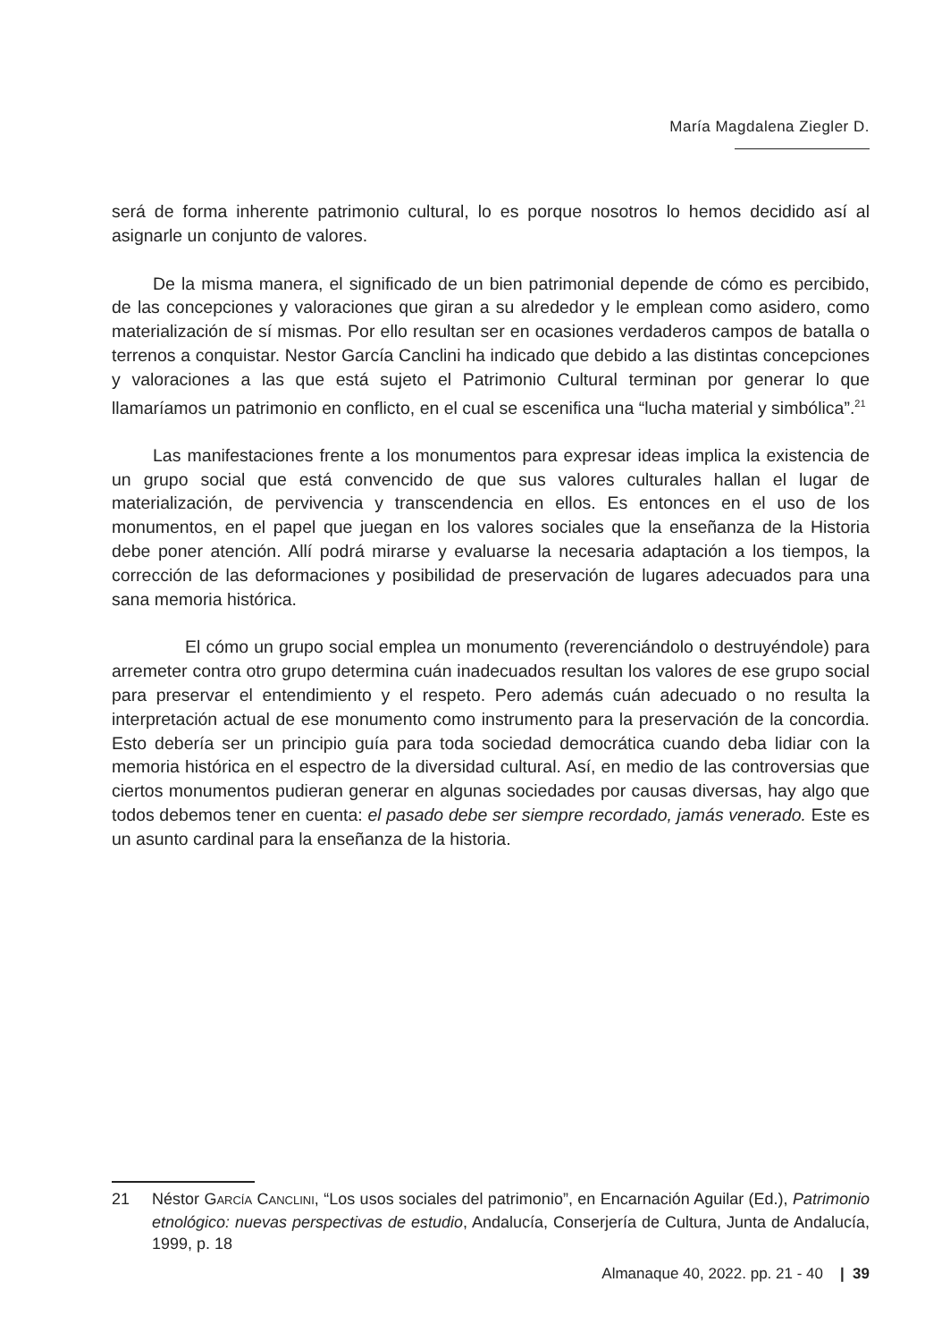María Magdalena Ziegler D.
será de forma inherente patrimonio cultural, lo es porque nosotros lo hemos decidido así al asignarle un conjunto de valores.
De la misma manera, el significado de un bien patrimonial depende de cómo es percibido, de las concepciones y valoraciones que giran a su alrededor y le emplean como asidero, como materialización de sí mismas. Por ello resultan ser en ocasiones verdaderos campos de batalla o terrenos a conquistar. Nestor García Canclini ha indicado que debido a las distintas concepciones y valoraciones a las que está sujeto el Patrimonio Cultural terminan por generar lo que llamaríamos un patrimonio en conflicto, en el cual se escenifica una “lucha material y simbólica”.<sup>21</sup>
Las manifestaciones frente a los monumentos para expresar ideas implica la existencia de un grupo social que está convencido de que sus valores culturales hallan el lugar de materialización, de pervivencia y transcendencia en ellos. Es entonces en el uso de los monumentos, en el papel que juegan en los valores sociales que la enseñanza de la Historia debe poner atención. Allí podrá mirarse y evaluarse la necesaria adaptación a los tiempos, la corrección de las deformaciones y posibilidad de preservación de lugares adecuados para una sana memoria histórica.
El cómo un grupo social emplea un monumento (reverenciándolo o destruyéndole) para arremeter contra otro grupo determina cuán inadecuados resultan los valores de ese grupo social para preservar el entendimiento y el respeto. Pero además cuán adecuado o no resulta la interpretación actual de ese monumento como instrumento para la preservación de la concordia. Esto debería ser un principio guía para toda sociedad democrática cuando deba lidiar con la memoria histórica en el espectro de la diversidad cultural. Así, en medio de las controversias que ciertos monumentos pudieran generar en algunas sociedades por causas diversas, hay algo que todos debemos tener en cuenta: el pasado debe ser siempre recordado, jamás venerado. Este es un asunto cardinal para la enseñanza de la historia.
21 Néstor GARCÍA CANCLINI, “Los usos sociales del patrimonio”, en Encarnación Aguilar (Ed.), Patrimonio etnológico: nuevas perspectivas de estudio, Andalucía, Conserjería de Cultura, Junta de Andalucía, 1999, p. 18
Almanaque 40, 2022. pp. 21 - 40 | 39